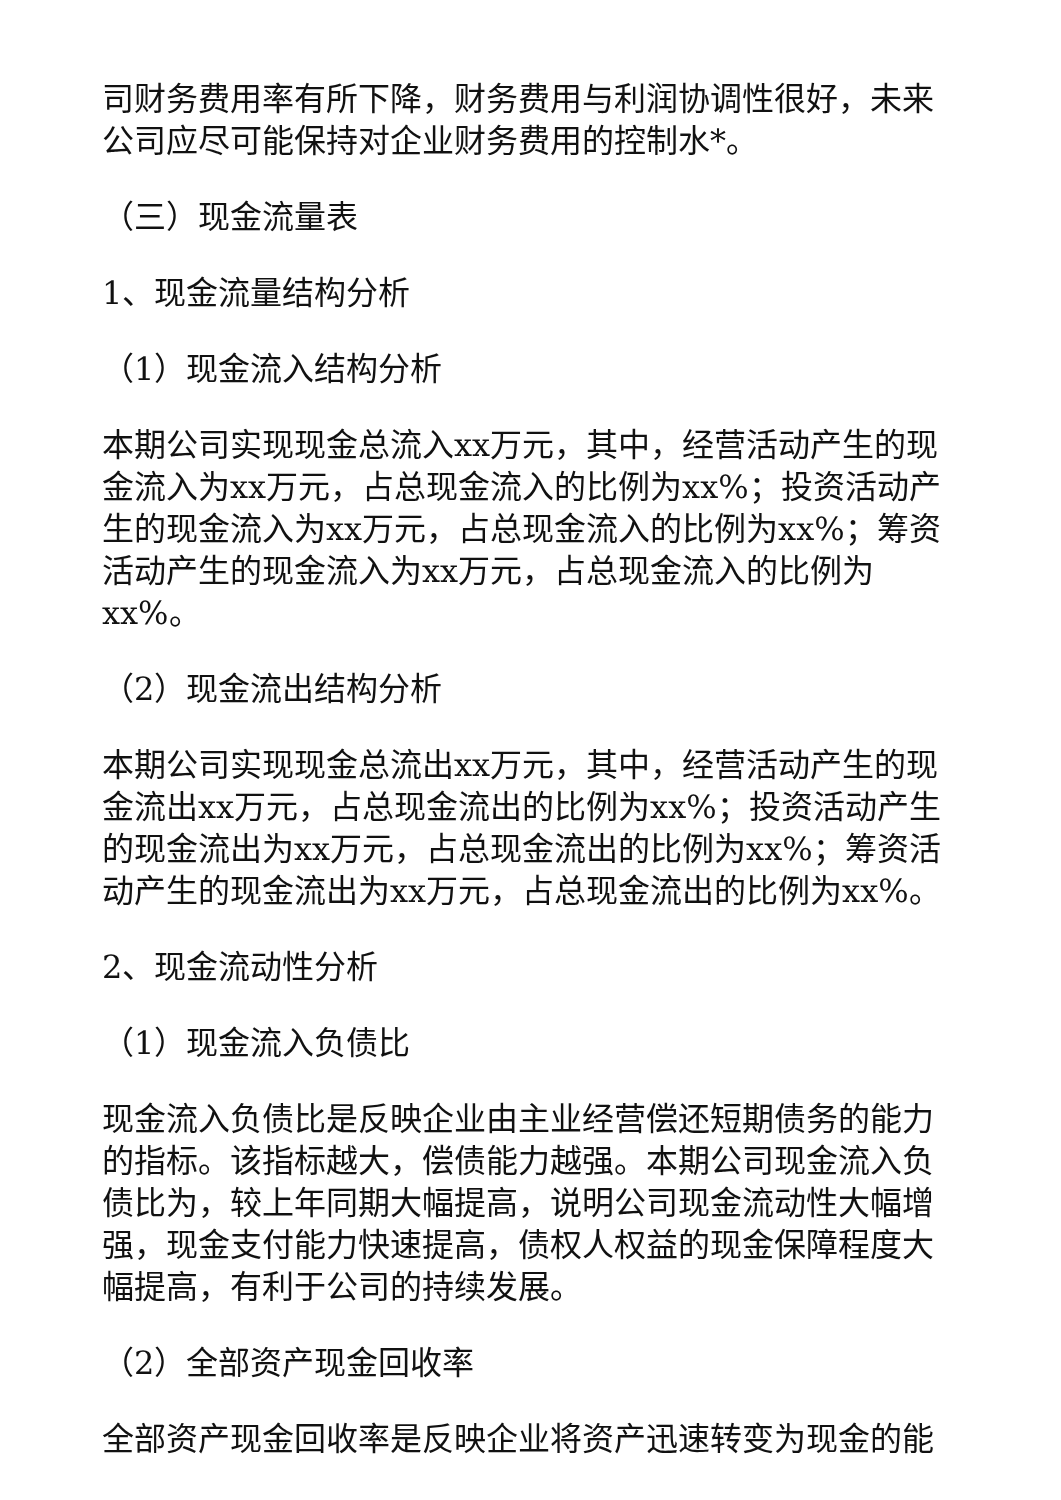司财务费用率有所下降，财务费用与利润协调性很好，未来公司应尽可能保持对企业财务费用的控制水*。
（三）现金流量表
1、现金流量结构分析
（1）现金流入结构分析
本期公司实现现金总流入xx万元，其中，经营活动产生的现金流入为xx万元，占总现金流入的比例为xx%；投资活动产生的现金流入为xx万元，占总现金流入的比例为xx%；筹资活动产生的现金流入为xx万元，占总现金流入的比例为xx%。
（2）现金流出结构分析
本期公司实现现金总流出xx万元，其中，经营活动产生的现金流出xx万元，占总现金流出的比例为xx%；投资活动产生的现金流出为xx万元，占总现金流出的比例为xx%；筹资活动产生的现金流出为xx万元，占总现金流出的比例为xx%。
2、现金流动性分析
（1）现金流入负债比
现金流入负债比是反映企业由主业经营偿还短期债务的能力的指标。该指标越大，偿债能力越强。本期公司现金流入负债比为，较上年同期大幅提高，说明公司现金流动性大幅增强，现金支付能力快速提高，债权人权益的现金保障程度大幅提高，有利于公司的持续发展。
（2）全部资产现金回收率
全部资产现金回收率是反映企业将资产迅速转变为现金的能